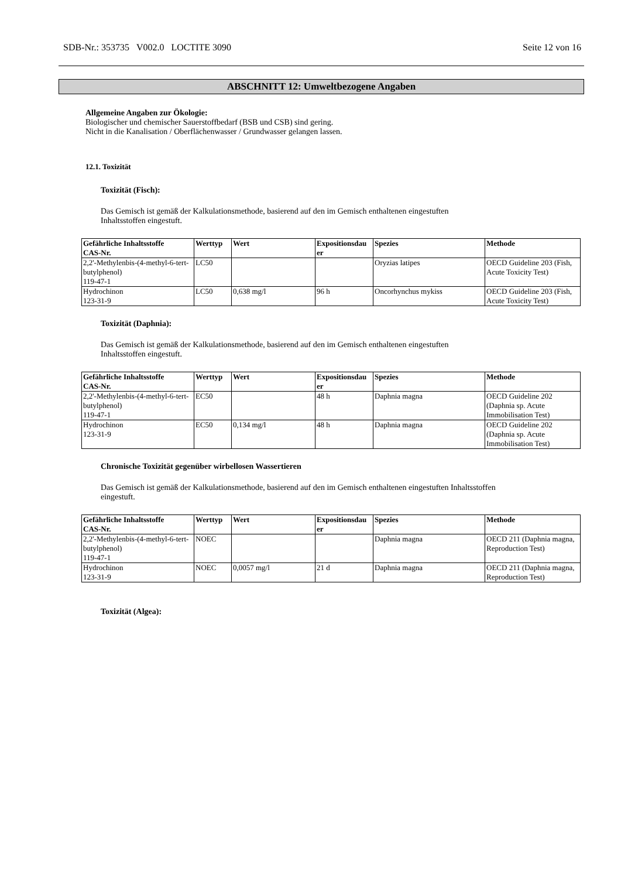SDB-Nr.: 353735 V002.0 LOCTITE 3090 Seite 12 von 16
ABSCHNITT 12: Umweltbezogene Angaben
Allgemeine Angaben zur Ökologie:
Biologischer und chemischer Sauerstoffbedarf (BSB und CSB) sind gering.
Nicht in die Kanalisation / Oberflächenwasser / Grundwasser gelangen lassen.
12.1. Toxizität
Toxizität (Fisch):
Das Gemisch ist gemäß der Kalkulationsmethode, basierend auf den im Gemisch enthaltenen eingestuften
Inhaltsstoffen eingestuft.
| Gefährliche Inhaltsstoffe CAS-Nr. | Werttyp | Wert | Expositionsdau er | Spezies | Methode |
| --- | --- | --- | --- | --- | --- |
| 2,2'-Methylenbis-(4-methyl-6-tert-butylphenol) 119-47-1 | LC50 | | | Oryzias latipes | OECD Guideline 203 (Fish, Acute Toxicity Test) |
| Hydrochinon 123-31-9 | LC50 | 0,638 mg/l | 96 h | Oncorhynchus mykiss | OECD Guideline 203 (Fish, Acute Toxicity Test) |
Toxizität (Daphnia):
Das Gemisch ist gemäß der Kalkulationsmethode, basierend auf den im Gemisch enthaltenen eingestuften
Inhaltsstoffen eingestuft.
| Gefährliche Inhaltsstoffe CAS-Nr. | Werttyp | Wert | Expositionsdau er | Spezies | Methode |
| --- | --- | --- | --- | --- | --- |
| 2,2'-Methylenbis-(4-methyl-6-tert-butylphenol) 119-47-1 | EC50 | | 48 h | Daphnia magna | OECD Guideline 202 (Daphnia sp. Acute Immobilisation Test) |
| Hydrochinon 123-31-9 | EC50 | 0,134 mg/l | 48 h | Daphnia magna | OECD Guideline 202 (Daphnia sp. Acute Immobilisation Test) |
Chronische Toxizität gegenüber wirbellosen Wassertieren
Das Gemisch ist gemäß der Kalkulationsmethode, basierend auf den im Gemisch enthaltenen eingestuften Inhaltsstoffen
eingestuft.
| Gefährliche Inhaltsstoffe CAS-Nr. | Werttyp | Wert | Expositionsdau er | Spezies | Methode |
| --- | --- | --- | --- | --- | --- |
| 2,2'-Methylenbis-(4-methyl-6-tert-butylphenol) 119-47-1 | NOEC | | | Daphnia magna | OECD 211 (Daphnia magna, Reproduction Test) |
| Hydrochinon 123-31-9 | NOEC | 0,0057 mg/l | 21 d | Daphnia magna | OECD 211 (Daphnia magna, Reproduction Test) |
Toxizität (Algea):